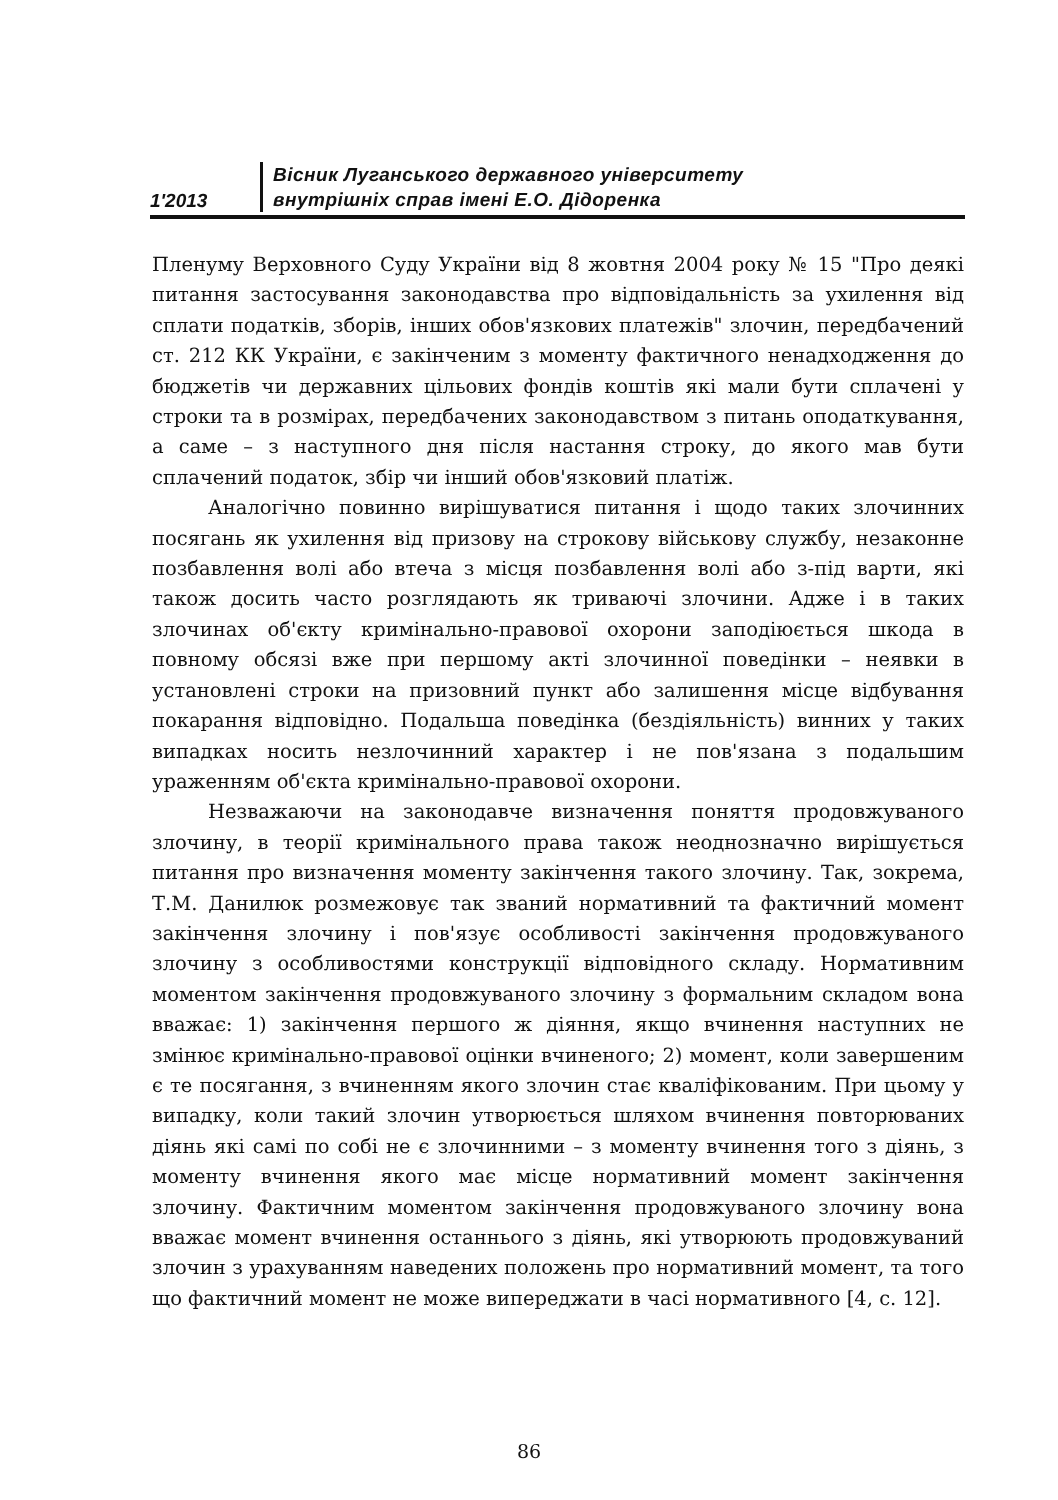1'2013
Вісник Луганського державного університету
внутрішніх справ імені Е.О. Дідоренка
Пленуму Верховного Суду України від 8 жовтня 2004 року № 15 "Про деякі питання застосування законодавства про відповідальність за ухилення від сплати податків, зборів, інших обов'язкових платежів" злочин, передбачений ст. 212 КК України, є закінченим з моменту фактичного ненадходження до бюджетів чи державних цільових фондів коштів які мали бути сплачені у строки та в розмірах, передбачених законодавством з питань оподаткування, а саме – з наступного дня після настання строку, до якого мав бути сплачений податок, збір чи інший обов'язковий платіж.
Аналогічно повинно вирішуватися питання і щодо таких злочинних посягань як ухилення від призову на строкову військову службу, незаконне позбавлення волі або втеча з місця позбавлення волі або з-під варти, які також досить часто розглядають як триваючі злочини. Адже і в таких злочинах об'єкту кримінально-правової охорони заподіюється шкода в повному обсязі вже при першому акті злочинної поведінки – неявки в установлені строки на призовний пункт або залишення місце відбування покарання відповідно. Подальша поведінка (бездіяльність) винних у таких випадках носить незлочинний характер і не пов'язана з подальшим ураженням об'єкта кримінально-правової охорони.
Незважаючи на законодавче визначення поняття продовжуваного злочину, в теорії кримінального права також неоднозначно вирішується питання про визначення моменту закінчення такого злочину. Так, зокрема, Т.М. Данилюк розмежовує так званий нормативний та фактичний момент закінчення злочину і пов'язує особливості закінчення продовжуваного злочину з особливостями конструкції відповідного складу. Нормативним моментом закінчення продовжуваного злочину з формальним складом вона вважає: 1) закінчення першого ж діяння, якщо вчинення наступних не змінює кримінально-правової оцінки вчиненого; 2) момент, коли завершеним є те посягання, з вчиненням якого злочин стає кваліфікованим. При цьому у випадку, коли такий злочин утворюється шляхом вчинення повторюваних діянь які самі по собі не є злочинними – з моменту вчинення того з діянь, з моменту вчинення якого має місце нормативний момент закінчення злочину. Фактичним моментом закінчення продовжуваного злочину вона вважає момент вчинення останнього з діянь, які утворюють продовжуваний злочин з урахуванням наведених положень про нормативний момент, та того що фактичний момент не може випереджати в часі нормативного [4, с. 12].
86